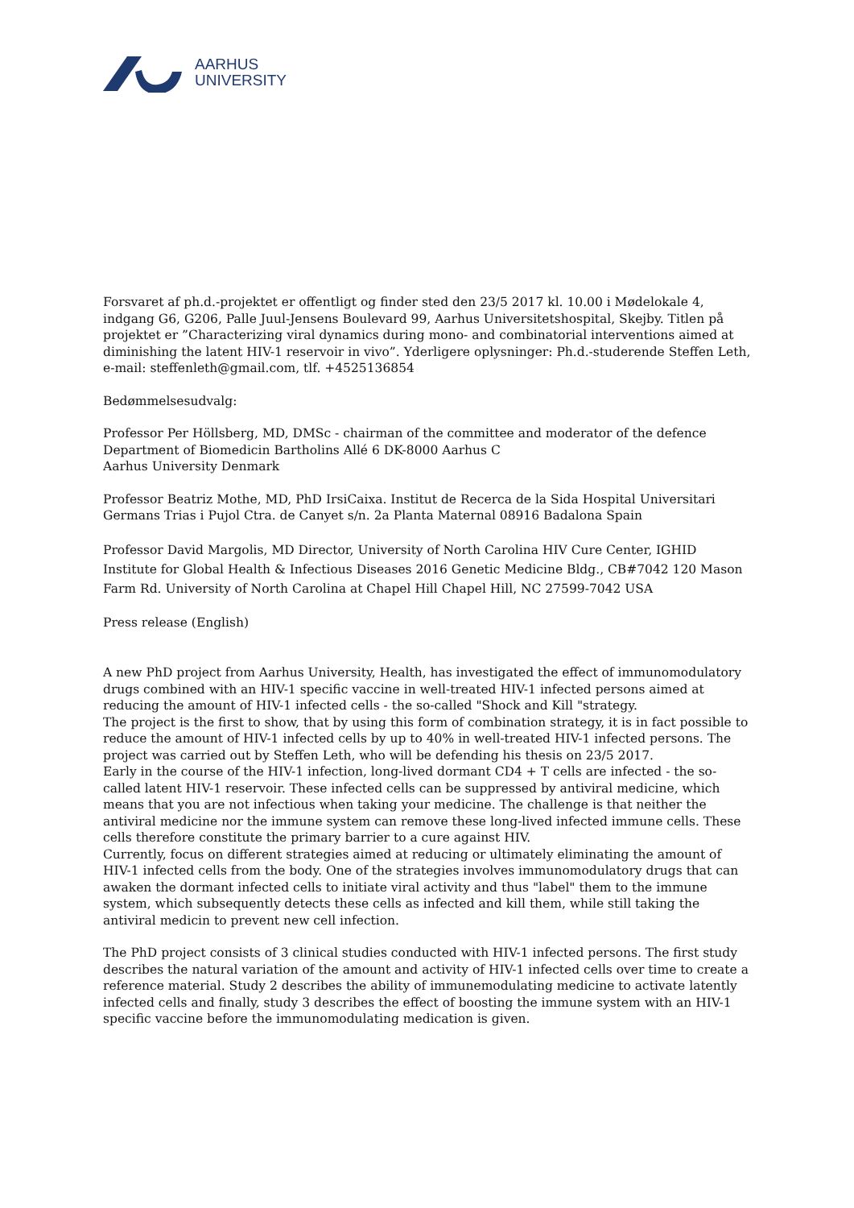AARHUS
UNIVERSITY
Forsvaret af ph.d.-projektet er offentligt og finder sted den 23/5 2017 kl. 10.00 i Mødelokale 4, indgang G6, G206, Palle Juul-Jensens Boulevard 99, Aarhus Universitetshospital, Skejby. Titlen på projektet er ”Characterizing viral dynamics during mono- and combinatorial interventions aimed at diminishing the latent HIV-1 reservoir in vivo”. Yderligere oplysninger: Ph.d.-studerende Steffen Leth, e-mail: steffenleth@gmail.com, tlf. +4525136854
Bedømmelsesudvalg:
Professor Per Höllsberg, MD, DMSc - chairman of the committee and moderator of the defence
Department of Biomedicin Bartholins Allé 6 DK-8000 Aarhus C
Aarhus University Denmark
Professor Beatriz Mothe, MD, PhD IrsiCaixa. Institut de Recerca de la Sida Hospital Universitari Germans Trias i Pujol Ctra. de Canyet s/n. 2a Planta Maternal 08916 Badalona Spain
Professor David Margolis, MD Director, University of North Carolina HIV Cure Center, IGHID Institute for Global Health & Infectious Diseases 2016 Genetic Medicine Bldg., CB#7042 120 Mason Farm Rd. University of North Carolina at Chapel Hill Chapel Hill, NC 27599-7042 USA
Press release (English)
A new PhD project from Aarhus University, Health, has investigated the effect of immunomodulatory drugs combined with an HIV-1 specific vaccine in well-treated HIV-1 infected persons aimed at reducing the amount of HIV-1 infected cells - the so-called "Shock and Kill "strategy.
The project is the first to show, that by using this form of combination strategy, it is in fact possible to reduce the amount of HIV-1 infected cells by up to 40% in well-treated HIV-1 infected persons. The project was carried out by Steffen Leth, who will be defending his thesis on 23/5 2017.
Early in the course of the HIV-1 infection, long-lived dormant CD4 + T cells are infected - the so-called latent HIV-1 reservoir. These infected cells can be suppressed by antiviral medicine, which means that you are not infectious when taking your medicine. The challenge is that neither the antiviral medicine nor the immune system can remove these long-lived infected immune cells. These cells therefore constitute the primary barrier to a cure against HIV.
Currently, focus on different strategies aimed at reducing or ultimately eliminating the amount of HIV-1 infected cells from the body. One of the strategies involves immunomodulatory drugs that can awaken the dormant infected cells to initiate viral activity and thus "label" them to the immune system, which subsequently detects these cells as infected and kill them, while still taking the antiviral medicin to prevent new cell infection.
The PhD project consists of 3 clinical studies conducted with HIV-1 infected persons. The first study describes the natural variation of the amount and activity of HIV-1 infected cells over time to create a reference material. Study 2 describes the ability of immunemodulating medicine to activate latently infected cells and finally, study 3 describes the effect of boosting the immune system with an HIV-1 specific vaccine before the immunomodulating medication is given.